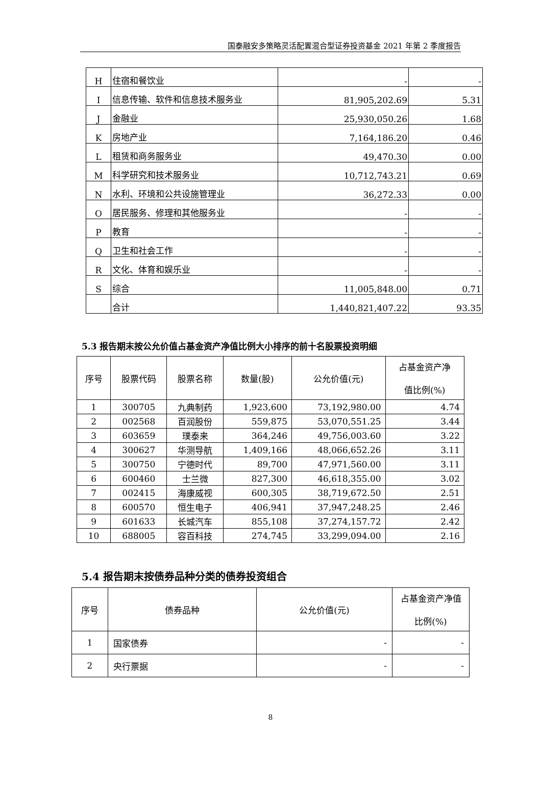国泰融安多策略灵活配置混合型证券投资基金 2021 年第 2 季度报告
| H | 住宿和餐饮业 | - | - |
| I | 信息传输、软件和信息技术服务业 | 81,905,202.69 | 5.31 |
| J | 金融业 | 25,930,050.26 | 1.68 |
| K | 房地产业 | 7,164,186.20 | 0.46 |
| L | 租赁和商务服务业 | 49,470.30 | 0.00 |
| M | 科学研究和技术服务业 | 10,712,743.21 | 0.69 |
| N | 水利、环境和公共设施管理业 | 36,272.33 | 0.00 |
| O | 居民服务、修理和其他服务业 | - | - |
| P | 教育 | - | - |
| Q | 卫生和社会工作 | - | - |
| R | 文化、体育和娱乐业 | - | - |
| S | 综合 | 11,005,848.00 | 0.71 |
| | 合计 | 1,440,821,407.22 | 93.35 |
5.3 报告期末按公允价值占基金资产净值比例大小排序的前十名股票投资明细
| 序号 | 股票代码 | 股票名称 | 数量(股) | 公允价值(元) | 占基金资产净 值比例(%) |
| --- | --- | --- | --- | --- | --- |
| 1 | 300705 | 九典制药 | 1,923,600 | 73,192,980.00 | 4.74 |
| 2 | 002568 | 百润股份 | 559,875 | 53,070,551.25 | 3.44 |
| 3 | 603659 | 璞泰来 | 364,246 | 49,756,003.60 | 3.22 |
| 4 | 300627 | 华测导航 | 1,409,166 | 48,066,652.26 | 3.11 |
| 5 | 300750 | 宁德时代 | 89,700 | 47,971,560.00 | 3.11 |
| 6 | 600460 | 士兰微 | 827,300 | 46,618,355.00 | 3.02 |
| 7 | 002415 | 海康威视 | 600,305 | 38,719,672.50 | 2.51 |
| 8 | 600570 | 恒生电子 | 406,941 | 37,947,248.25 | 2.46 |
| 9 | 601633 | 长城汽车 | 855,108 | 37,274,157.72 | 2.42 |
| 10 | 688005 | 容百科技 | 274,745 | 33,299,094.00 | 2.16 |
5.4 报告期末按债券品种分类的债券投资组合
| 序号 | 债券品种 | 公允价值(元) | 占基金资产净值 比例(%) |
| --- | --- | --- | --- |
| 1 | 国家债券 | - | - |
| 2 | 央行票据 | - | - |
8